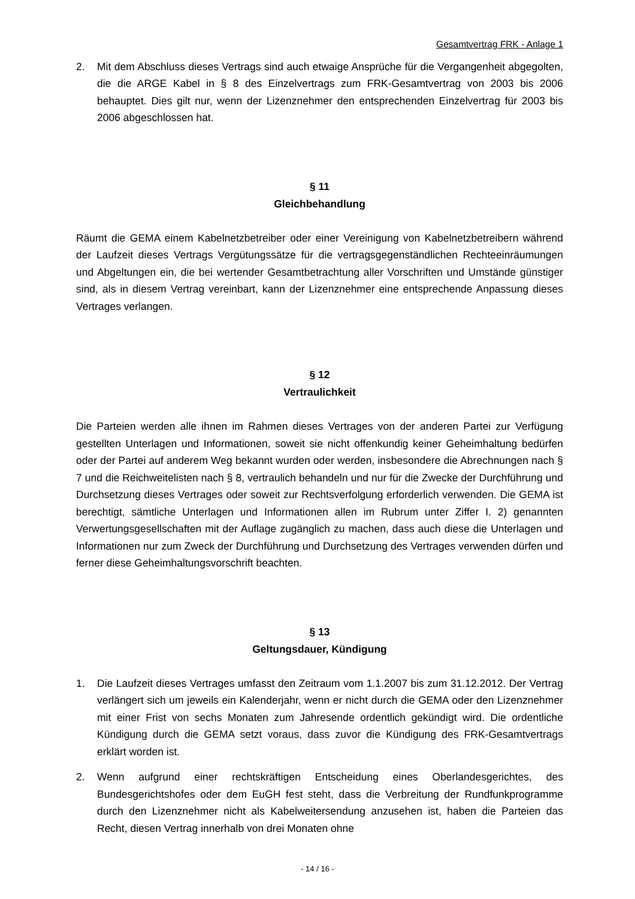Gesamtvertrag FRK - Anlage 1
2. Mit dem Abschluss dieses Vertrags sind auch etwaige Ansprüche für die Vergangenheit abgegolten, die die ARGE Kabel in § 8 des Einzelvertrags zum FRK-Gesamtvertrag von 2003 bis 2006 behauptet. Dies gilt nur, wenn der Lizenznehmer den entsprechenden Einzelvertrag für 2003 bis 2006 abgeschlossen hat.
§ 11
Gleichbehandlung
Räumt die GEMA einem Kabelnetzbetreiber oder einer Vereinigung von Kabelnetzbetreibern während der Laufzeit dieses Vertrags Vergütungssätze für die vertragsgegenständlichen Rechteeinräumungen und Abgeltungen ein, die bei wertender Gesamtbetrachtung aller Vorschriften und Umstände günstiger sind, als in diesem Vertrag vereinbart, kann der Lizenznehmer eine entsprechende Anpassung dieses Vertrages verlangen.
§ 12
Vertraulichkeit
Die Parteien werden alle ihnen im Rahmen dieses Vertrages von der anderen Partei zur Verfügung gestellten Unterlagen und Informationen, soweit sie nicht offenkundig keiner Geheimhaltung bedürfen oder der Partei auf anderem Weg bekannt wurden oder werden, insbesondere die Abrechnungen nach § 7 und die Reichweitelisten nach § 8, vertraulich behandeln und nur für die Zwecke der Durchführung und Durchsetzung dieses Vertrages oder soweit zur Rechtsverfolgung erforderlich verwenden. Die GEMA ist berechtigt, sämtliche Unterlagen und Informationen allen im Rubrum unter Ziffer I. 2) genannten Verwertungsgesellschaften mit der Auflage zugänglich zu machen, dass auch diese die Unterlagen und Informationen nur zum Zweck der Durchführung und Durchsetzung des Vertrages verwenden dürfen und ferner diese Geheimhaltungsvorschrift beachten.
§ 13
Geltungsdauer, Kündigung
1. Die Laufzeit dieses Vertrages umfasst den Zeitraum vom 1.1.2007 bis zum 31.12.2012. Der Vertrag verlängert sich um jeweils ein Kalenderjahr, wenn er nicht durch die GEMA oder den Lizenznehmer mit einer Frist von sechs Monaten zum Jahresende ordentlich gekündigt wird. Die ordentliche Kündigung durch die GEMA setzt voraus, dass zuvor die Kündigung des FRK-Gesamtvertrags erklärt worden ist.
2. Wenn aufgrund einer rechtskräftigen Entscheidung eines Oberlandesgerichtes, des Bundesgerichtshofes oder dem EuGH fest steht, dass die Verbreitung der Rundfunkprogramme durch den Lizenznehmer nicht als Kabelweitersendung anzusehen ist, haben die Parteien das Recht, diesen Vertrag innerhalb von drei Monaten ohne
- 14 / 16 -